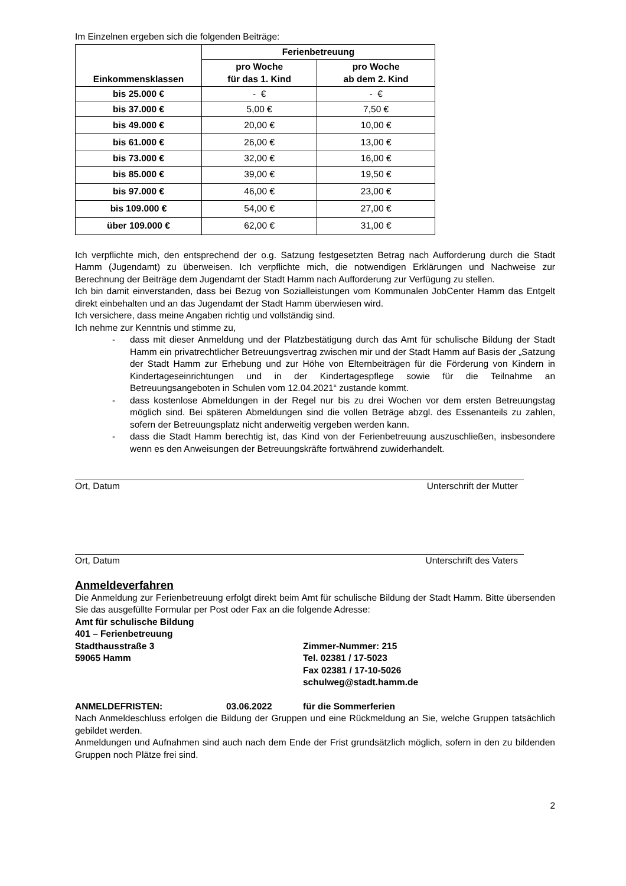Im Einzelnen ergeben sich die folgenden Beiträge:
| Einkommensklassen | Ferienbetreuung | |
| --- | --- | --- |
| | pro Woche für das 1. Kind | pro Woche ab dem 2. Kind |
| bis 25.000 € | - € | - € |
| bis 37.000 € | 5,00 € | 7,50 € |
| bis 49.000 € | 20,00 € | 10,00 € |
| bis 61.000 € | 26,00 € | 13,00 € |
| bis 73.000 € | 32,00 € | 16,00 € |
| bis 85.000 € | 39,00 € | 19,50 € |
| bis 97.000 € | 46,00 € | 23,00 € |
| bis 109.000 € | 54,00 € | 27,00 € |
| über 109.000 € | 62,00 € | 31,00 € |
Ich verpflichte mich, den entsprechend der o.g. Satzung festgesetzten Betrag nach Aufforderung durch die Stadt Hamm (Jugendamt) zu überweisen. Ich verpflichte mich, die notwendigen Erklärungen und Nachweise zur Berechnung der Beiträge dem Jugendamt der Stadt Hamm nach Aufforderung zur Verfügung zu stellen.
Ich bin damit einverstanden, dass bei Bezug von Sozialleistungen vom Kommunalen JobCenter Hamm das Entgelt direkt einbehalten und an das Jugendamt der Stadt Hamm überwiesen wird.
Ich versichere, dass meine Angaben richtig und vollständig sind.
Ich nehme zur Kenntnis und stimme zu,
- dass mit dieser Anmeldung und der Platzbestätigung durch das Amt für schulische Bildung der Stadt Hamm ein privatrechtlicher Betreuungsvertrag zwischen mir und der Stadt Hamm auf Basis der „Satzung der Stadt Hamm zur Erhebung und zur Höhe von Elternbeiträgen für die Förderung von Kindern in Kindertageseinrichtungen und in der Kindertagespflege sowie für die Teilnahme an Betreuungsangeboten in Schulen vom 12.04.2021“ zustande kommt.
- dass kostenlose Abmeldungen in der Regel nur bis zu drei Wochen vor dem ersten Betreuungstag möglich sind. Bei späteren Abmeldungen sind die vollen Beträge abzgl. des Essenanteils zu zahlen, sofern der Betreuungsplatz nicht anderweitig vergeben werden kann.
- dass die Stadt Hamm berechtig ist, das Kind von der Ferienbetreuung auszuschließen, insbesondere wenn es den Anweisungen der Betreuungskräfte fortwährend zuwiderhandelt.
Ort, Datum Unterschrift der Mutter
Ort, Datum Unterschrift des Vaters
Anmeldeverfahren
Die Anmeldung zur Ferienbetreuung erfolgt direkt beim Amt für schulische Bildung der Stadt Hamm. Bitte übersenden Sie das ausgefüllte Formular per Post oder Fax an die folgende Adresse:
Amt für schulische Bildung
401 – Ferienbetreuung
Stadthausstraße 3
59065 Hamm
Zimmer-Nummer: 215
Tel. 02381 / 17-5023
Fax 02381 / 17-10-5026
schulweg@stadt.hamm.de
ANMELDEFRISTEN: 03.06.2022 für die Sommerferien
Nach Anmeldeschluss erfolgen die Bildung der Gruppen und eine Rückmeldung an Sie, welche Gruppen tatsächlich gebildet werden.
Anmeldungen und Aufnahmen sind auch nach dem Ende der Frist grundsätzlich möglich, sofern in den zu bildenden Gruppen noch Plätze frei sind.
2